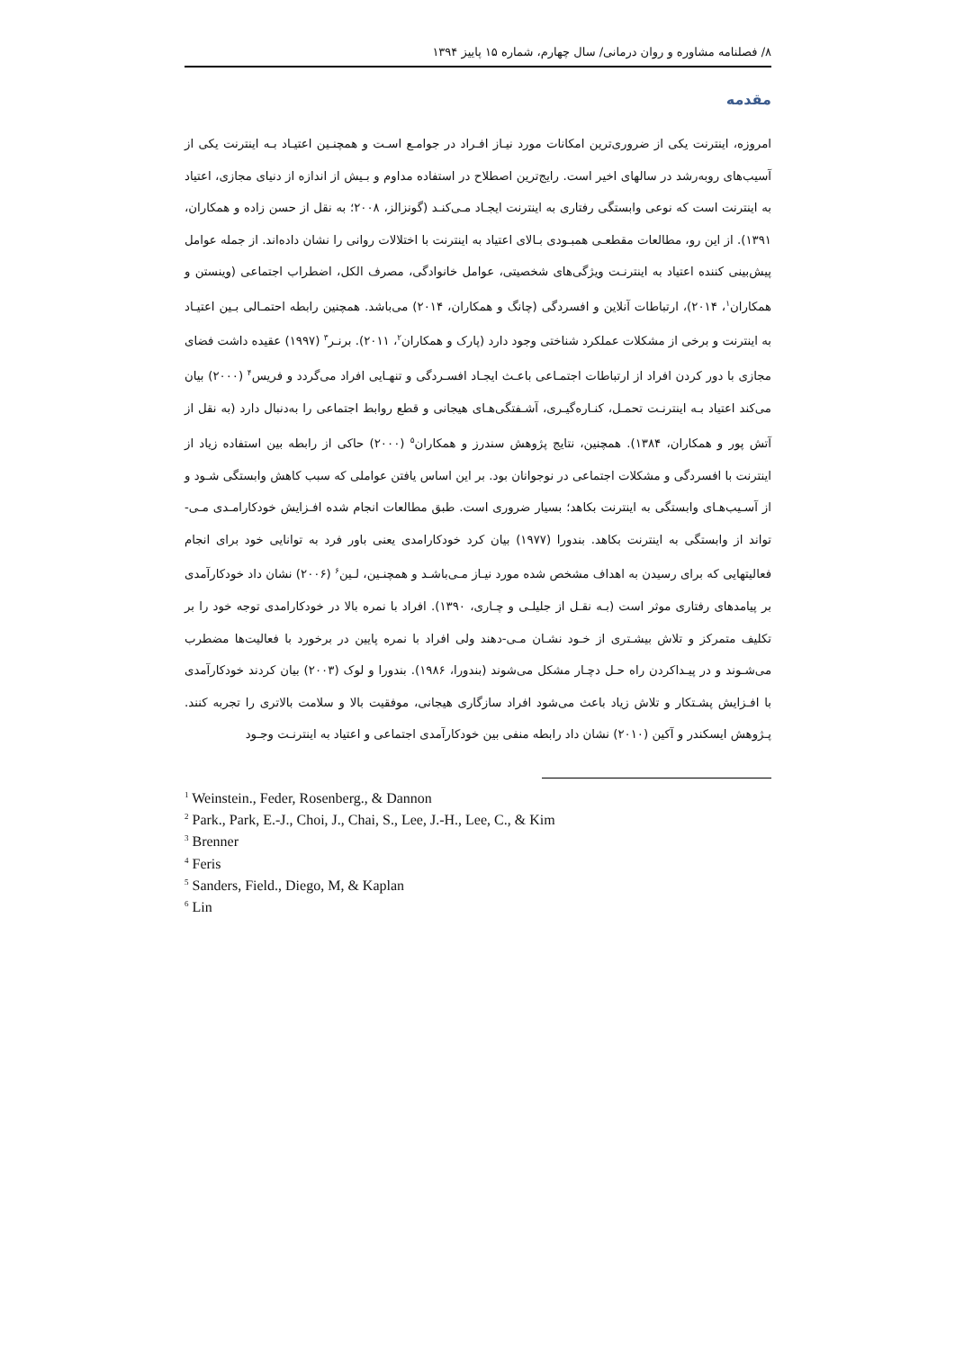۸/ فصلنامه مشاوره و روان درمانی/ سال چهارم، شماره ۱۵ پاییز ۱۳۹۴
مقدمه
امروزه، اینترنت یکی از ضروری‌ترین امکانات مورد نیـاز افـراد در جوامـع اسـت و همچنـین اعتیـاد بـه اینترنت یکی از آسیب‌های روبه‌رشد در سالهای اخیر است. رایج‌ترین اصطلاح در استفاده مداوم و بـیش از اندازه از دنیای مجازی، اعتیاد به اینترنت است که نوعی وابستگی رفتاری به اینترنت ایجـاد مـی‌کنـد (گونزالز، ۲۰۰۸؛ به نقل از حسن زاده و همکاران، ۱۳۹۱). از این رو، مطالعات مقطعـی همبـودی بـالای اعتیاد به اینترنت با اختلالات روانی را نشان داده‌اند. از جمله عوامل پیش‌بینی کننده اعتیاد به اینترنـت ویژگی‌های شخصیتی، عوامل خانوادگی، مصرف الکل، اضطراب اجتماعی (وینستن و همکاران<sup>۱</sup>، ۲۰۱۴)، ارتباطات آنلاین و افسردگی (چانگ و همکاران، ۲۰۱۴) می‌باشد. همچنین رابطه احتمـالی بـین اعتیـاد به اینترنت و برخی از مشکلات عملکرد شناختی وجود دارد (پارک و همکاران<sup>۲</sup>، ۲۰۱۱). برنـر<sup>۳</sup> (۱۹۹۷) عقیده داشت فضای مجازی با دور کردن افراد از ارتباطات اجتمـاعی باعـث ایجـاد افسـردگی و تنهـایی افراد می‌گردد و فریس<sup>۴</sup> (۲۰۰۰) بیان می‌کند اعتیاد بـه اینترنـت تحمـل، کنـاره‌گیـری، آشـفتگی‌هـای هیجانی و قطع روابط اجتماعی را به‌دنبال دارد (به نقل از آتش پور و همکاران، ۱۳۸۴). همچنین، نتایج پژوهش سندرز و همکاران<sup>۵</sup> (۲۰۰۰) حاکی از رابطه بین استفاده زیاد از اینترنت با افسردگی و مشکلات اجتماعی در نوجوانان بود. بر این اساس یافتن عواملی که سبب کاهش وابستگی شـود و از آسـیب‌هـای وابستگی به اینترنت بکاهد؛ بسیار ضروری است. طبق مطالعات انجام شده افـزایش خودکارامـدی مـی-تواند از وابستگی به اینترنت بکاهد. بندورا (۱۹۷۷) بیان کرد خودکارامدی یعنی باور فرد به توانایی خود برای انجام فعالیتهایی که برای رسیدن به اهداف مشخص شده مورد نیـاز مـی‌باشـد و همچنـین، لـین<sup>۶</sup> (۲۰۰۶) نشان داد خودکارآمدی بر پیامدهای رفتاری موثر است (بـه نقـل از جلیلـی و چـاری، ۱۳۹۰). افراد با نمره بالا در خودکارامدی توجه خود را بر تکلیف متمرکز و تلاش بیشـتری از خـود نشـان مـی-دهند ولی افراد با نمره پایین در برخورد با فعالیت‌ها مضطرب می‌شـوند و در پیـداکردن راه حـل دچـار مشکل می‌شوند (بندورا، ۱۹۸۶). بندورا و لوک (۲۰۰۳) بیان کردند خودکارآمدی با افـزایش پشـتکار و تلاش زیاد باعث می‌شود افراد سازگاری هیجانی، موفقیت بالا و سلامت بالاتری را تجربه کنند. پـژوهش ایسکندر و آکین (۲۰۱۰) نشان داد رابطه منفی بین خودکارآمدی اجتماعی و اعتیاد به اینترنـت وجـود
<sup>1</sup> Weinstein., Feder, Rosenberg., & Dannon
<sup>2</sup> Park., Park, E.-J., Choi, J., Chai, S., Lee, J.-H., Lee, C., & Kim
<sup>3</sup> Brenner
<sup>4</sup> Feris
<sup>5</sup> Sanders, Field., Diego, M, & Kaplan
<sup>6</sup> Lin